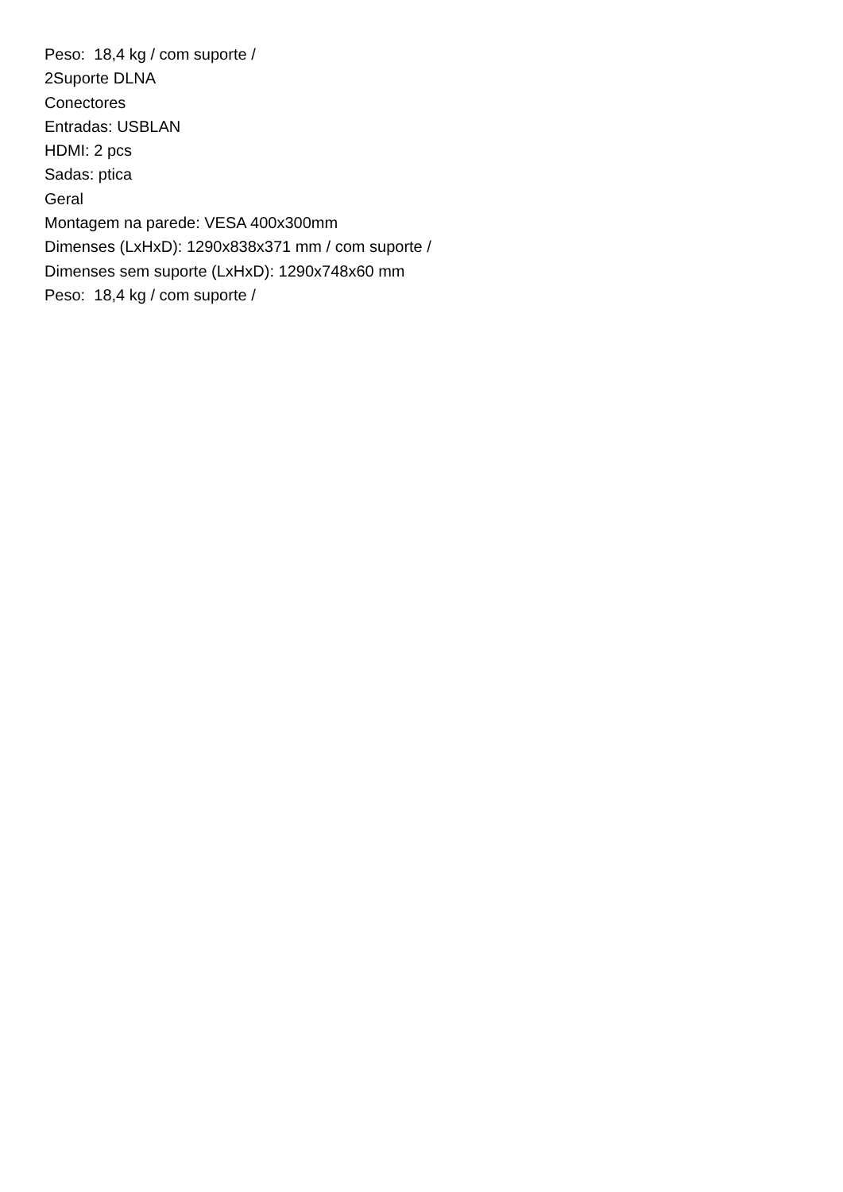Peso: 18,4 kg / com suporte /
2Suporte DLNA
Conectores
Entradas: USBLAN
HDMI: 2 pcs
Sadas: ptica
Geral
Montagem na parede: VESA 400x300mm
Dimenses (LxHxD): 1290x838x371 mm / com suporte /
Dimenses sem suporte (LxHxD): 1290x748x60 mm
Peso: 18,4 kg / com suporte /